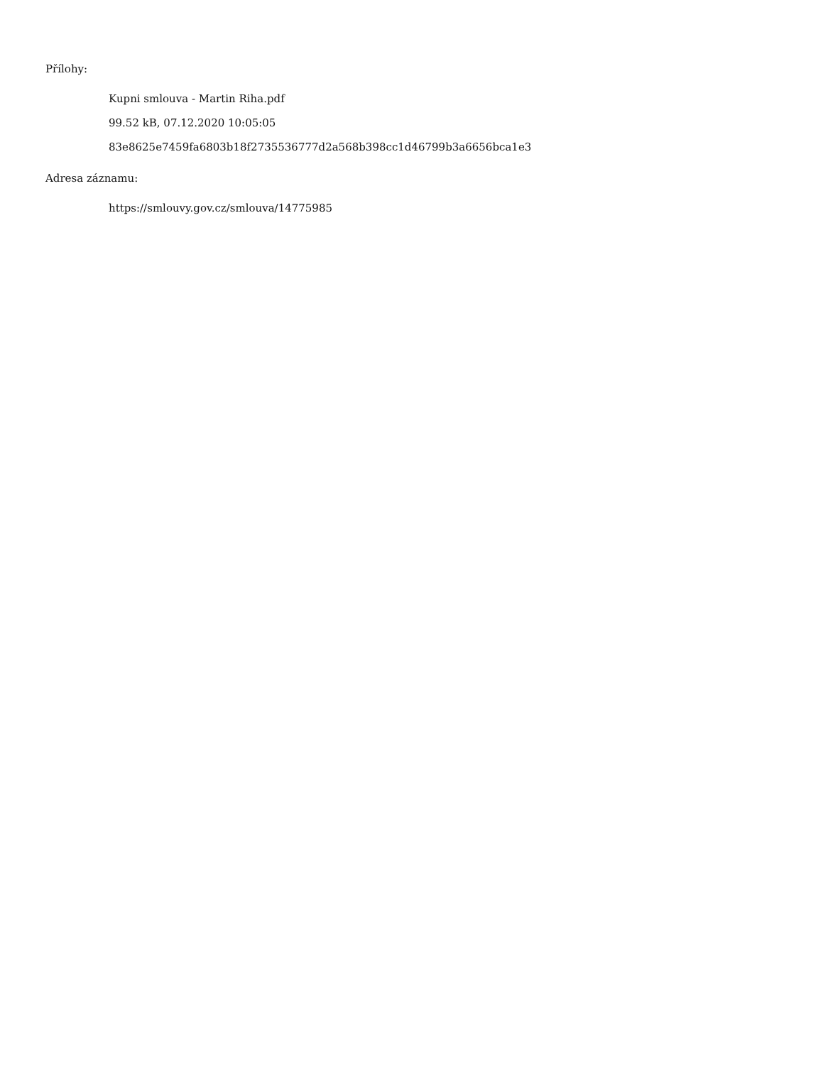Přílohy:
Kupni smlouva - Martin Riha.pdf
99.52 kB, 07.12.2020 10:05:05
83e8625e7459fa6803b18f2735536777d2a568b398cc1d46799b3a6656bca1e3
Adresa záznamu:
https://smlouvy.gov.cz/smlouva/14775985